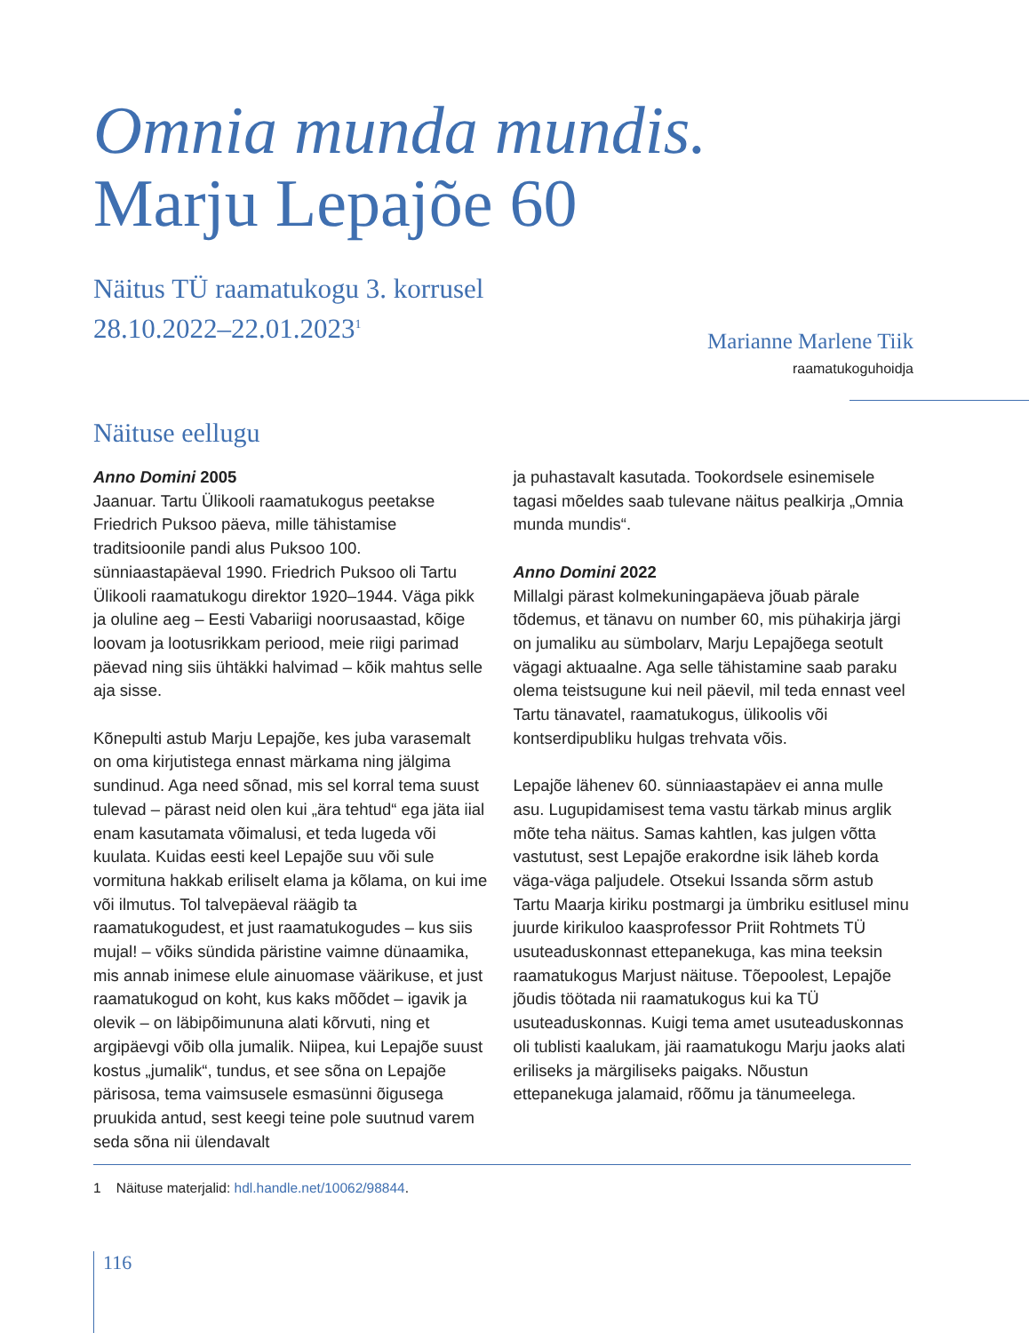Omnia munda mundis.
Marju Lepajõe 60
Näitus TÜ raamatukogu 3. korrusel
28.10.2022–22.01.2023<sup>1</sup>
Marianne Marlene Tiik
raamatukoguhoidja
Näituse eellugu
Anno Domini 2005
Jaanuar. Tartu Ülikooli raamatukogus peetakse Friedrich Puksoo päeva, mille tähistamise traditsioonile pandi alus Puksoo 100. sünniaastapäeval 1990. Friedrich Puksoo oli Tartu Ülikooli raamatukogu direktor 1920–1944. Väga pikk ja oluline aeg – Eesti Vabariigi noorusaastad, kõige loovam ja lootusrikkam periood, meie riigi parimad päevad ning siis ühtäkki halvimad – kõik mahtus selle aja sisse.
Kõnepulti astub Marju Lepajõe, kes juba varasemalt on oma kirjutistega ennast märkama ning jälgima sundinud. Aga need sõnad, mis sel korral tema suust tulevad – pärast neid olen kui „ära tehtud“ ega jäta iial enam kasutamata võimalusi, et teda lugeda või kuulata. Kuidas eesti keel Lepajõe suu või sule vormituna hakkab eriliselt elama ja kõlama, on kui ime või ilmutus. Tol talvepäeval räägib ta raamatukogudest, et just raamatukogudes – kus siis mujal! – võiks sündida päristine vaimne dünaamika, mis annab inimese elule ainuomase väärikuse, et just raamatukogud on koht, kus kaks mõõdet – igavik ja olevik – on läbipõimununa alati kõrvuti, ning et argipäevgi võib olla jumalik. Niipea, kui Lepajõe suust kostus „jumalik“, tundus, et see sõna on Lepajõe pärisosa, tema vaimsusele esmasünni õigusega pruukida antud, sest keegi teine pole suutnud varem seda sõna nii ülendavalt
ja puhastavalt kasutada. Tookordsele esinemisele tagasi mõeldes saab tulevane näitus pealkirja „Omnia munda mundis“.
Anno Domini 2022
Millalgi pärast kolmekuningapäeva jõuab pärale tõdemus, et tänavu on number 60, mis pühakirja järgi on jumaliku au sümbolarv, Marju Lepajõega seotult vägagi aktuaalne. Aga selle tähistamine saab paraku olema teistsugune kui neil päevil, mil teda ennast veel Tartu tänavatel, raamatukogus, ülikoolis või kontserdipubliku hulgas trehvata võis.
Lepajõe lähenev 60. sünniaastapäev ei anna mulle asu. Lugupidamisest tema vastu tärkab minus arglik mõte teha näitus. Samas kahtlen, kas julgen võtta vastutust, sest Lepajõe erakordne isik läheb korda väga-väga paljudele. Otsekui Issanda sõrm astub Tartu Maarja kiriku postmargi ja ümbriku esitlusel minu juurde kirikuloo kaasprofessor Priit Rohtmets TÜ usuteaduskonnast ettepanekuga, kas mina teeksin raamatukogus Marjust näituse. Tõepoolest, Lepajõe jõudis töötada nii raamatukogus kui ka TÜ usuteaduskonnas. Kuigi tema amet usuteaduskonnas oli tublisti kaalukam, jäi raamatukogu Marju jaoks alati eriliseks ja märgiliseks paigaks. Nõustun ettepanekuga jalamaid, rõõmu ja tänumeelega.
1 Näituse materjalid: hdl.handle.net/10062/98844.
116